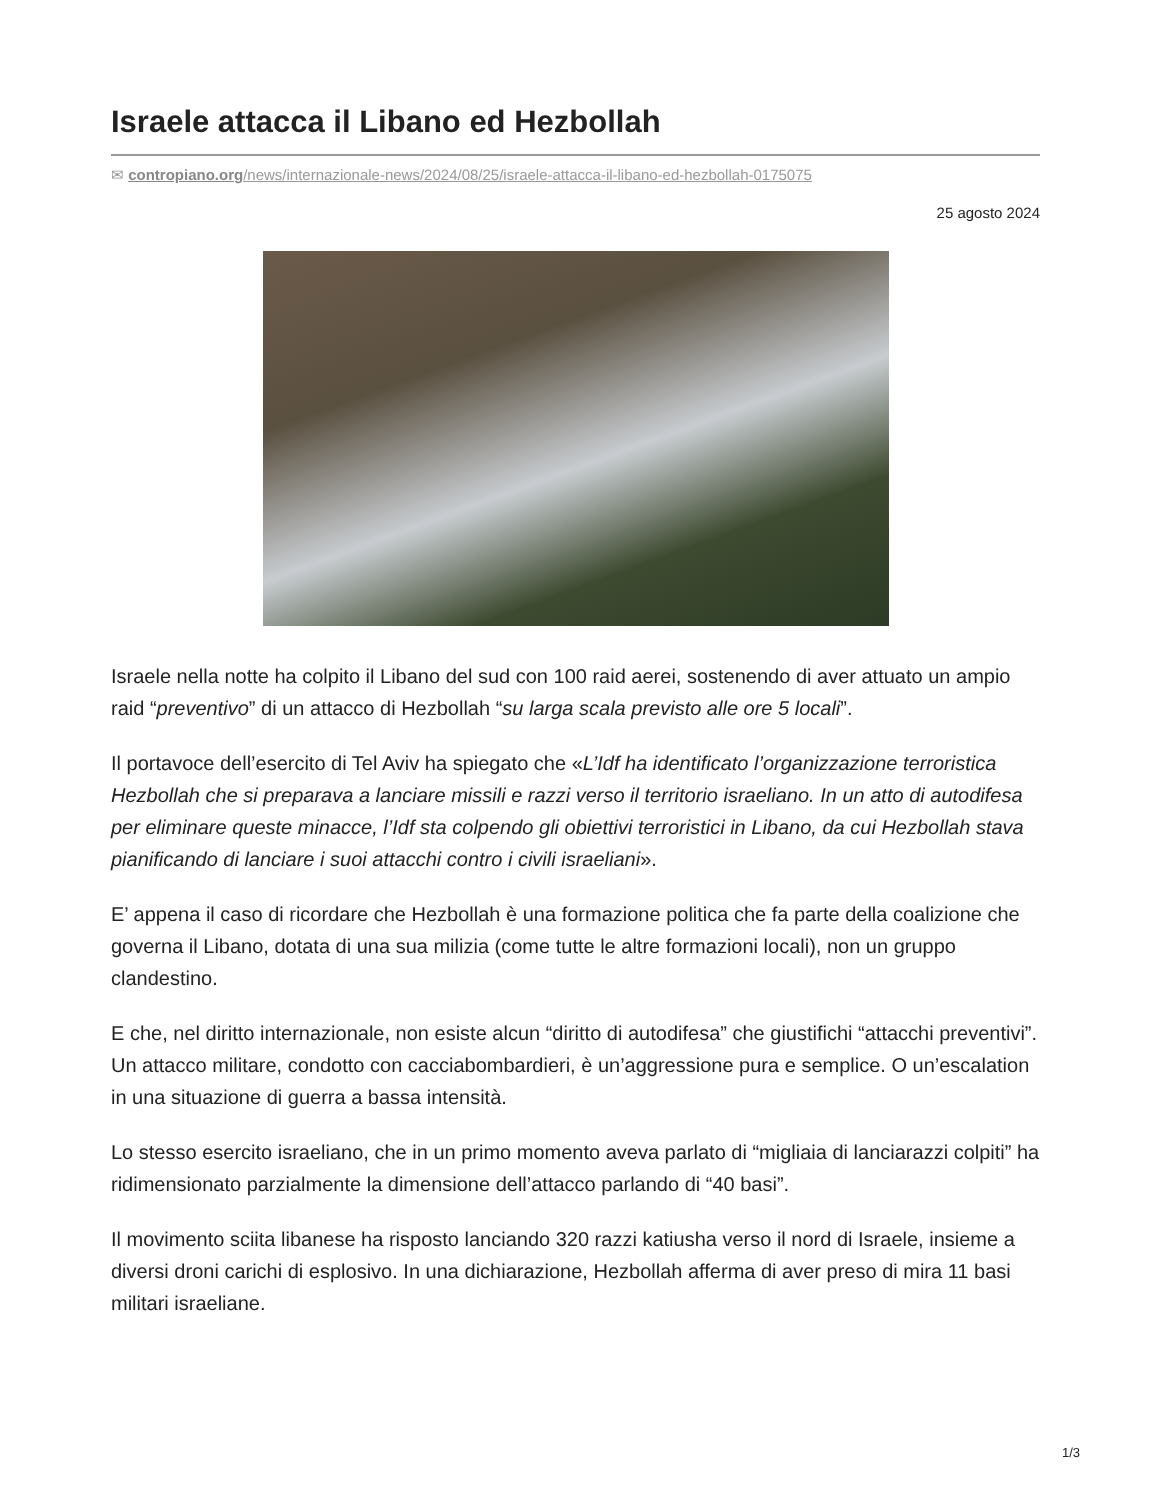Israele attacca il Libano ed Hezbollah
✉ contropiano.org/news/internazionale-news/2024/08/25/israele-attacca-il-libano-ed-hezbollah-0175075
25 agosto 2024
Israele nella notte ha colpito il Libano del sud con 100 raid aerei, sostenendo di aver attuato un ampio raid “preventivo” di un attacco di Hezbollah “su larga scala previsto alle ore 5 locali”.
Il portavoce dell’esercito di Tel Aviv ha spiegato che «L’Idf ha identificato l’organizzazione terroristica Hezbollah che si preparava a lanciare missili e razzi verso il territorio israeliano. In un atto di autodifesa per eliminare queste minacce, l’Idf sta colpendo gli obiettivi terroristici in Libano, da cui Hezbollah stava pianificando di lanciare i suoi attacchi contro i civili israeliani».
E’ appena il caso di ricordare che Hezbollah è una formazione politica che fa parte della coalizione che governa il Libano, dotata di una sua milizia (come tutte le altre formazioni locali), non un gruppo clandestino.
E che, nel diritto internazionale, non esiste alcun “diritto di autodifesa” che giustifichi “attacchi preventivi”. Un attacco militare, condotto con cacciabombardieri, è un’aggressione pura e semplice. O un’escalation in una situazione di guerra a bassa intensità.
Lo stesso esercito israeliano, che in un primo momento aveva parlato di “migliaia di lanciarazzi colpiti” ha ridimensionato parzialmente la dimensione dell’attacco parlando di “40 basi”.
Il movimento sciita libanese ha risposto lanciando 320 razzi katiusha verso il nord di Israele, insieme a diversi droni carichi di esplosivo. In una dichiarazione, Hezbollah afferma di aver preso di mira 11 basi militari israeliane.
1/3